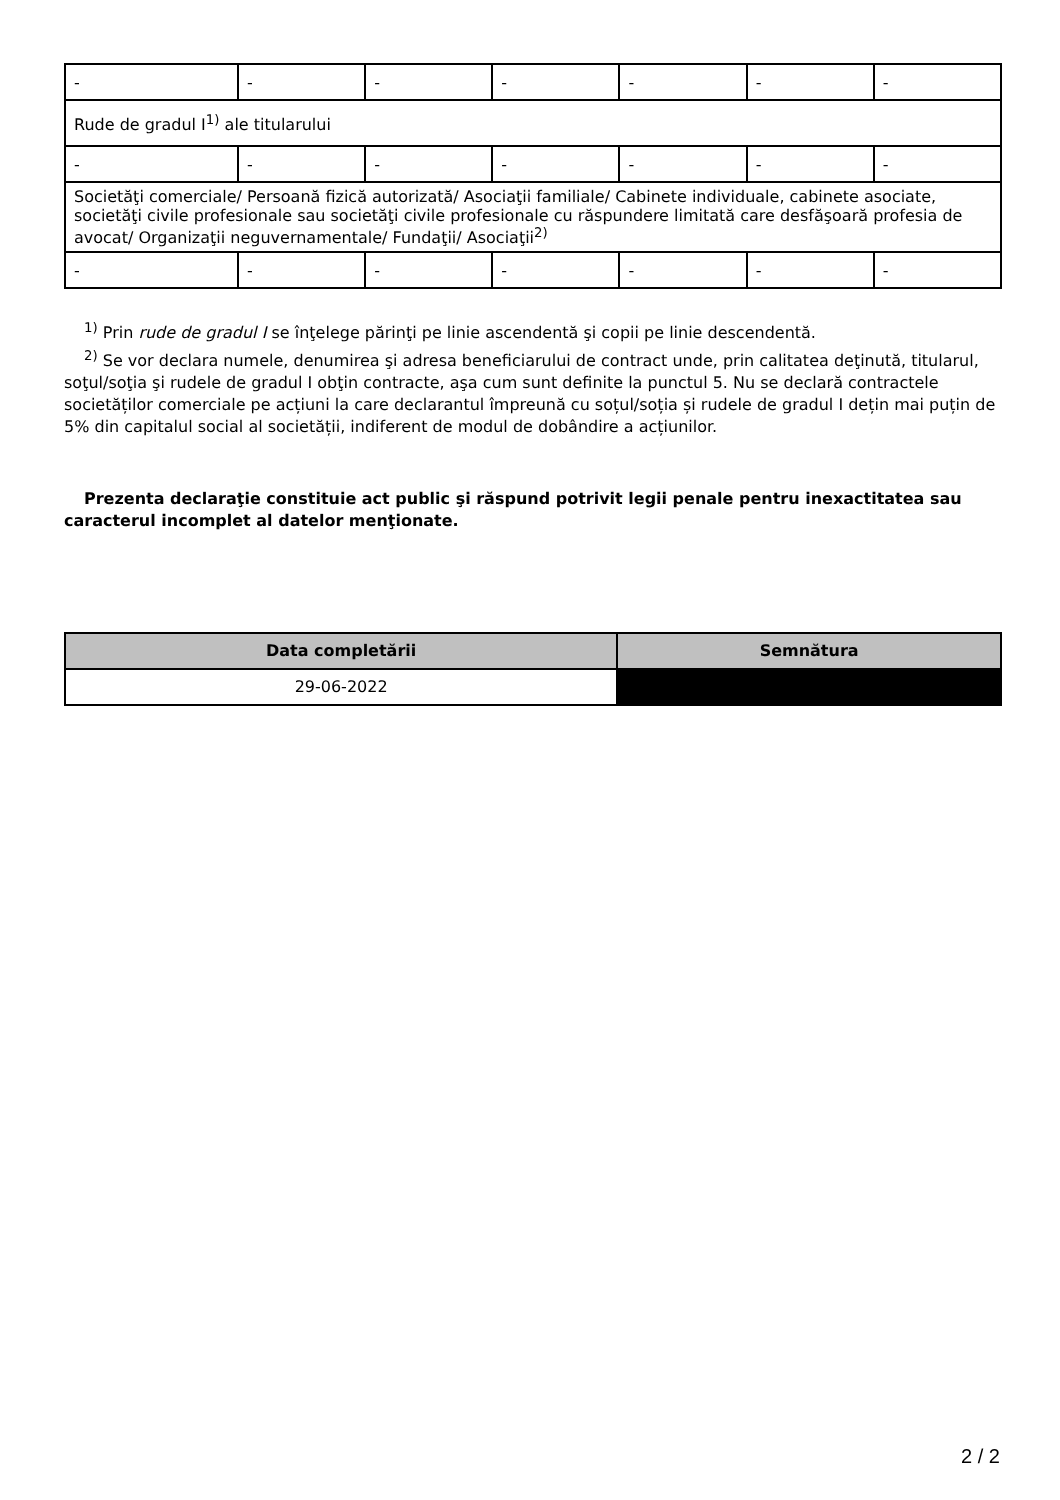| - | - | - | - | - | - | - |
| Rude de gradul I<sup>1)</sup> ale titularului | | | | | | |
| - | - | - | - | - | - | - |
| Societăţi comerciale/ Persoană fizică autorizată/ Asociaţii familiale/ Cabinete individuale, cabinete asociate, societăţi civile profesionale sau societăţi civile profesionale cu răspundere limitată care desfăşoară profesia de avocat/ Organizaţii neguvernamentale/ Fundaţii/ Asociaţii<sup>2)</sup> | | | | | | |
| - | - | - | - | - | - | - |
<sup>1)</sup> Prin rude de gradul I se înţelege părinţi pe linie ascendentă şi copii pe linie descendentă.
<sup>2)</sup> Se vor declara numele, denumirea şi adresa beneficiarului de contract unde, prin calitatea deţinută, titularul, soţul/soţia şi rudele de gradul I obţin contracte, aşa cum sunt definite la punctul 5. Nu se declară contractele societăților comerciale pe acțiuni la care declarantul împreună cu soțul/soția și rudele de gradul I dețin mai puțin de 5% din capitalul social al societății, indiferent de modul de dobândire a acțiunilor.
Prezenta declaraţie constituie act public şi răspund potrivit legii penale pentru inexactitatea sau caracterul incomplet al datelor menţionate.
| Data completării | Semnătura |
| --- | --- |
| 29-06-2022 | |
2 / 2